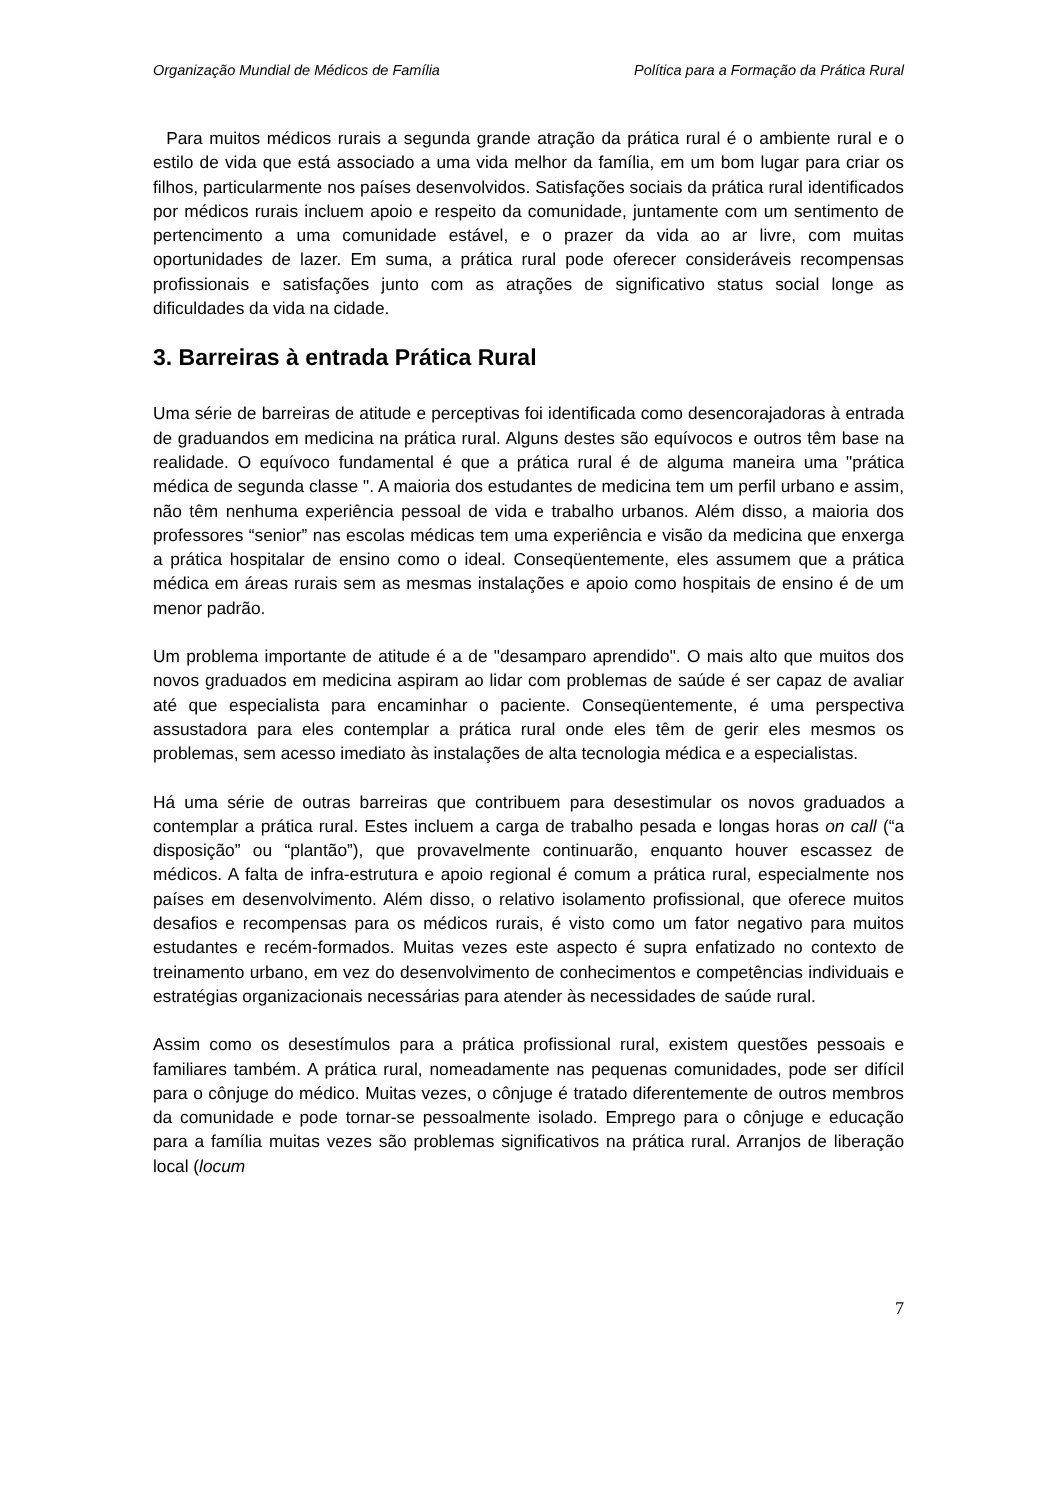Organização Mundial de Médicos de Família Política para a Formação da Prática Rural
Para muitos médicos rurais a segunda grande atração da prática rural é o ambiente rural e o estilo de vida que está associado a uma vida melhor da família, em um bom lugar para criar os filhos, particularmente nos países desenvolvidos. Satisfações sociais da prática rural identificados por médicos rurais incluem apoio e respeito da comunidade, juntamente com um sentimento de pertencimento a uma comunidade estável, e o prazer da vida ao ar livre, com muitas oportunidades de lazer. Em suma, a prática rural pode oferecer consideráveis recompensas profissionais e satisfações junto com as atrações de significativo status social longe as dificuldades da vida na cidade.
3. Barreiras à entrada Prática Rural
Uma série de barreiras de atitude e perceptivas foi identificada como desencorajadoras à entrada de graduandos em medicina na prática rural. Alguns destes são equívocos e outros têm base na realidade. O equívoco fundamental é que a prática rural é de alguma maneira uma "prática médica de segunda classe ". A maioria dos estudantes de medicina tem um perfil urbano e assim, não têm nenhuma experiência pessoal de vida e trabalho urbanos. Além disso, a maioria dos professores “senior” nas escolas médicas tem uma experiência e visão da medicina que enxerga a prática hospitalar de ensino como o ideal. Conseqüentemente, eles assumem que a prática médica em áreas rurais sem as mesmas instalações e apoio como hospitais de ensino é de um menor padrão.
Um problema importante de atitude é a de "desamparo aprendido". O mais alto que muitos dos novos graduados em medicina aspiram ao lidar com problemas de saúde é ser capaz de avaliar até que especialista para encaminhar o paciente. Conseqüentemente, é uma perspectiva assustadora para eles contemplar a prática rural onde eles têm de gerir eles mesmos os problemas, sem acesso imediato às instalações de alta tecnologia médica e a especialistas.
Há uma série de outras barreiras que contribuem para desestimular os novos graduados a contemplar a prática rural. Estes incluem a carga de trabalho pesada e longas horas on call (“a disposição” ou “plantão”), que provavelmente continuarão, enquanto houver escassez de médicos. A falta de infra-estrutura e apoio regional é comum a prática rural, especialmente nos países em desenvolvimento. Além disso, o relativo isolamento profissional, que oferece muitos desafios e recompensas para os médicos rurais, é visto como um fator negativo para muitos estudantes e recém-formados. Muitas vezes este aspecto é supra enfatizado no contexto de treinamento urbano, em vez do desenvolvimento de conhecimentos e competências individuais e estratégias organizacionais necessárias para atender às necessidades de saúde rural.
Assim como os desestímulos para a prática profissional rural, existem questões pessoais e familiares também. A prática rural, nomeadamente nas pequenas comunidades, pode ser difícil para o cônjuge do médico. Muitas vezes, o cônjuge é tratado diferentemente de outros membros da comunidade e pode tornar-se pessoalmente isolado. Emprego para o cônjuge e educação para a família muitas vezes são problemas significativos na prática rural. Arranjos de liberação local (locum
7